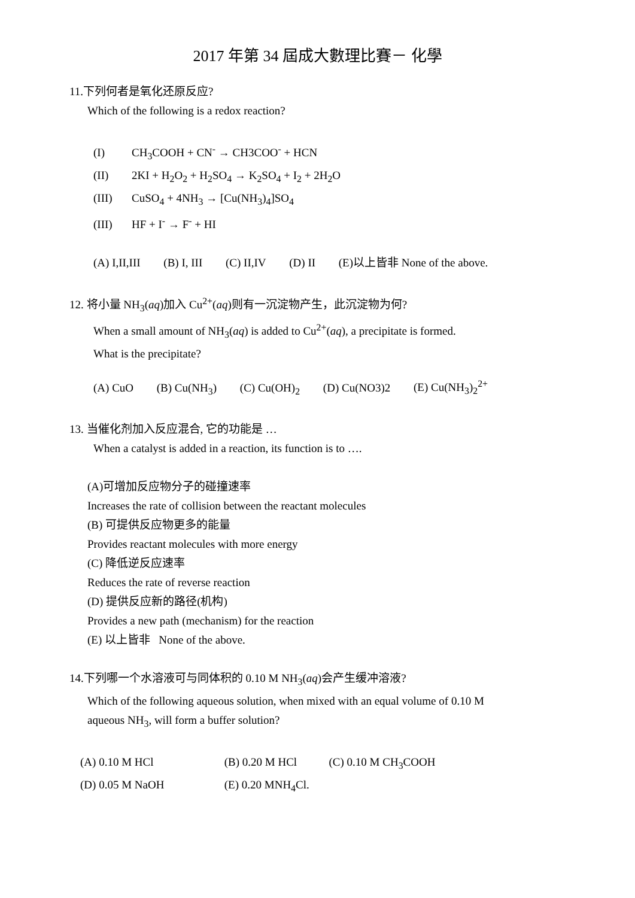2017 年第 34 屆成大數理比賽－ 化學
11.下列何者是氧化还原反应?
Which of the following is a redox reaction?
(I) CH<sub>3</sub>COOH + CN<sup>-</sup> → CH3COO<sup>-</sup> + HCN
(II) 2KI + H<sub>2</sub>O<sub>2</sub> + H<sub>2</sub>SO<sub>4</sub> → K<sub>2</sub>SO<sub>4</sub> + I<sub>2</sub> + 2H<sub>2</sub>O
(III) CuSO<sub>4</sub> + 4NH<sub>3</sub> → [Cu(NH<sub>3</sub>)<sub>4</sub>]SO<sub>4</sub>
(III) HF + I<sup>-</sup> → F<sup>-</sup> + HI
(A) I,II,III (B) I, III (C) II,IV (D) II (E)以上皆非 None of the above.
12. 将小量 NH<sub>3</sub>(aq)加入 Cu<sup>2+</sup>(aq)则有一沉淀物产生，此沉淀物为何?
When a small amount of NH<sub>3</sub>(aq) is added to Cu<sup>2+</sup>(aq), a precipitate is formed.
What is the precipitate?
(A) CuO (B) Cu(NH<sub>3</sub>) (C) Cu(OH)<sub>2</sub> (D) Cu(NO3)2 (E) Cu(NH<sub>3</sub>)<sub>2</sub><sup>2+</sup>
13. 当催化剂加入反应混合, 它的功能是 …
When a catalyst is added in a reaction, its function is to ….
(A)可增加反应物分子的碰撞速率
Increases the rate of collision between the reactant molecules
(B) 可提供反应物更多的能量
Provides reactant molecules with more energy
(C) 降低逆反应速率
Reduces the rate of reverse reaction
(D) 提供反应新的路径(机构)
Provides a new path (mechanism) for the reaction
(E) 以上皆非 None of the above.
14.下列哪一个水溶液可与同体积的 0.10 M NH<sub>3</sub>(aq)会产生缓冲溶液?
Which of the following aqueous solution, when mixed with an equal volume of 0.10 M
aqueous NH<sub>3</sub>, will form a buffer solution?
(A) 0.10 M HCl (B) 0.20 M HCl (C) 0.10 M CH<sub>3</sub>COOH
(D) 0.05 M NaOH (E) 0.20 MNH<sub>4</sub>Cl.